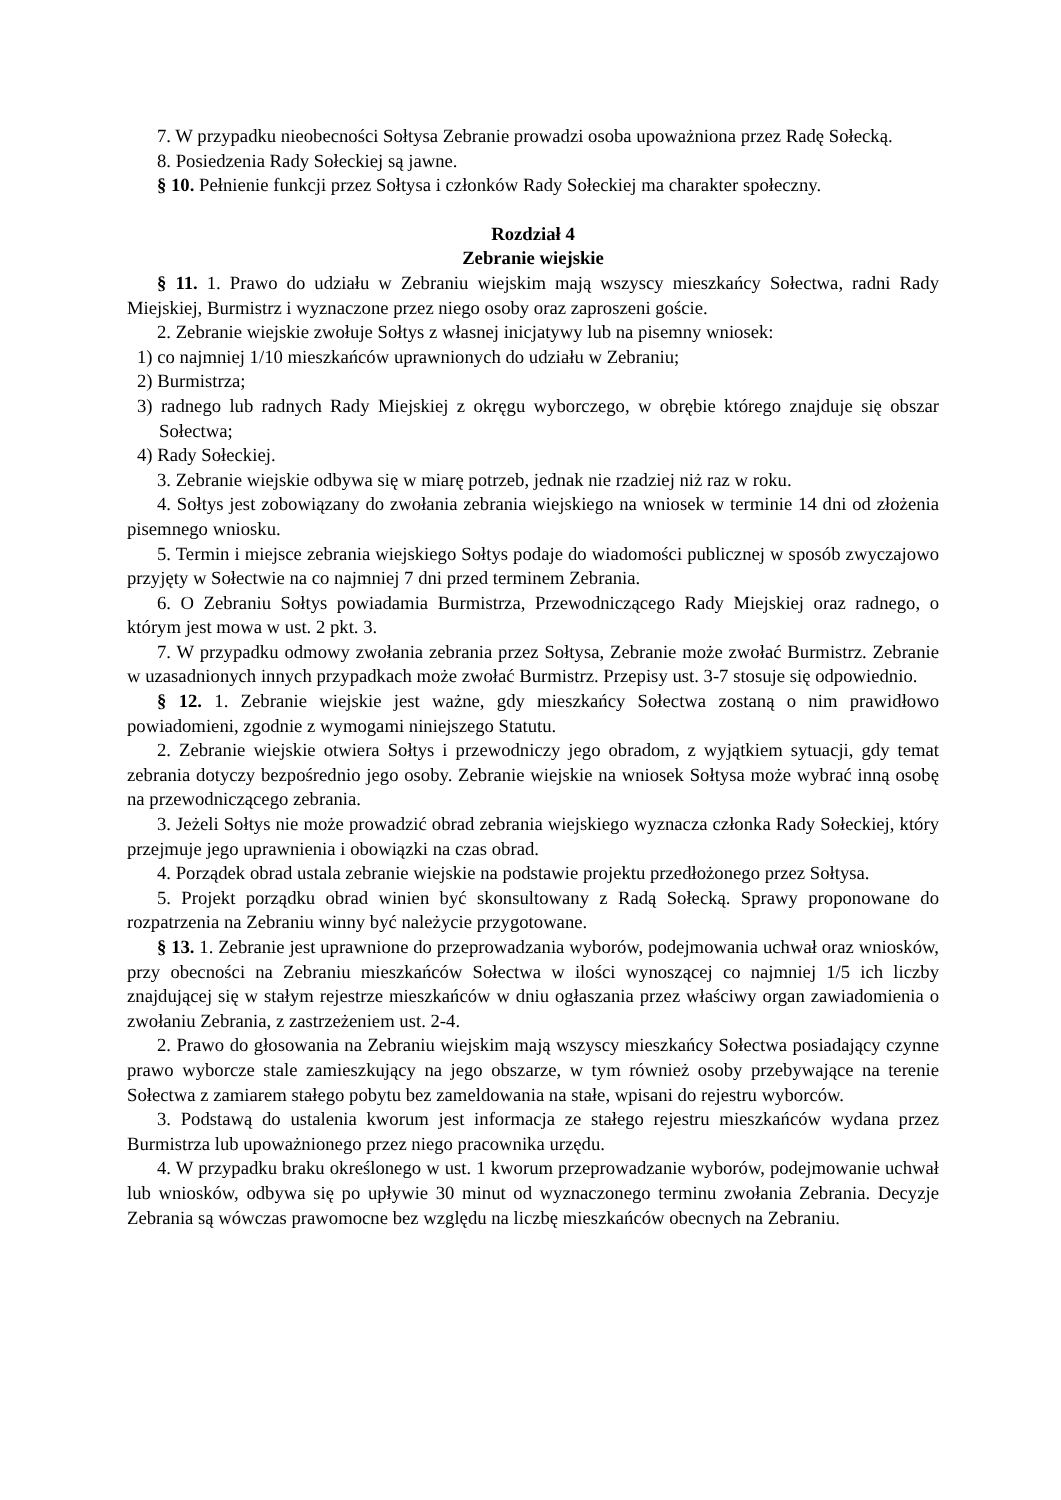7. W przypadku nieobecności Sołtysa Zebranie prowadzi osoba upoważniona przez Radę Sołecką.
8. Posiedzenia Rady Sołeckiej są jawne.
§ 10. Pełnienie funkcji przez Sołtysa i członków Rady Sołeckiej ma charakter społeczny.
Rozdział 4
Zebranie wiejskie
§ 11. 1. Prawo do udziału w Zebraniu wiejskim mają wszyscy mieszkańcy Sołectwa, radni Rady Miejskiej, Burmistrz i wyznaczone przez niego osoby oraz zaproszeni goście.
2. Zebranie wiejskie zwołuje Sołtys z własnej inicjatywy lub na pisemny wniosek:
1) co najmniej 1/10 mieszkańców uprawnionych do udziału w Zebraniu;
2) Burmistrza;
3) radnego lub radnych Rady Miejskiej z okręgu wyborczego, w obrębie którego znajduje się obszar Sołectwa;
4) Rady Sołeckiej.
3. Zebranie wiejskie odbywa się w miarę potrzeb, jednak nie rzadziej niż raz w roku.
4. Sołtys jest zobowiązany do zwołania zebrania wiejskiego na wniosek w terminie 14 dni od złożenia pisemnego wniosku.
5. Termin i miejsce zebrania wiejskiego Sołtys podaje do wiadomości publicznej w sposób zwyczajowo przyjęty w Sołectwie na co najmniej 7 dni przed terminem Zebrania.
6. O Zebraniu Sołtys powiadamia Burmistrza, Przewodniczącego Rady Miejskiej oraz radnego, o którym jest mowa w ust. 2 pkt. 3.
7. W przypadku odmowy zwołania zebrania przez Sołtysa, Zebranie może zwołać Burmistrz. Zebranie w uzasadnionych innych przypadkach może zwołać Burmistrz. Przepisy ust. 3-7 stosuje się odpowiednio.
§ 12. 1. Zebranie wiejskie jest ważne, gdy mieszkańcy Sołectwa zostaną o nim prawidłowo powiadomieni, zgodnie z wymogami niniejszego Statutu.
2. Zebranie wiejskie otwiera Sołtys i przewodniczy jego obradom, z wyjątkiem sytuacji, gdy temat zebrania dotyczy bezpośrednio jego osoby. Zebranie wiejskie na wniosek Sołtysa może wybrać inną osobę na przewodniczącego zebrania.
3. Jeżeli Sołtys nie może prowadzić obrad zebrania wiejskiego wyznacza członka Rady Sołeckiej, który przejmuje jego uprawnienia i obowiązki na czas obrad.
4. Porządek obrad ustala zebranie wiejskie na podstawie projektu przedłożonego przez Sołtysa.
5. Projekt porządku obrad winien być skonsultowany z Radą Sołecką. Sprawy proponowane do rozpatrzenia na Zebraniu winny być należycie przygotowane.
§ 13. 1. Zebranie jest uprawnione do przeprowadzania wyborów, podejmowania uchwał oraz wniosków, przy obecności na Zebraniu mieszkańców Sołectwa w ilości wynoszącej co najmniej 1/5 ich liczby znajdującej się w stałym rejestrze mieszkańców w dniu ogłaszania przez właściwy organ zawiadomienia o zwołaniu Zebrania, z zastrzeżeniem ust. 2-4.
2. Prawo do głosowania na Zebraniu wiejskim mają wszyscy mieszkańcy Sołectwa posiadający czynne prawo wyborcze stale zamieszkujący na jego obszarze, w tym również osoby przebywające na terenie Sołectwa z zamiarem stałego pobytu bez zameldowania na stałe, wpisani do rejestru wyborców.
3. Podstawą do ustalenia kworum jest informacja ze stałego rejestru mieszkańców wydana przez Burmistrza lub upoważnionego przez niego pracownika urzędu.
4. W przypadku braku określonego w ust. 1 kworum przeprowadzanie wyborów, podejmowanie uchwał lub wniosków, odbywa się po upływie 30 minut od wyznaczonego terminu zwołania Zebrania. Decyzje Zebrania są wówczas prawomocne bez względu na liczbę mieszkańców obecnych na Zebraniu.